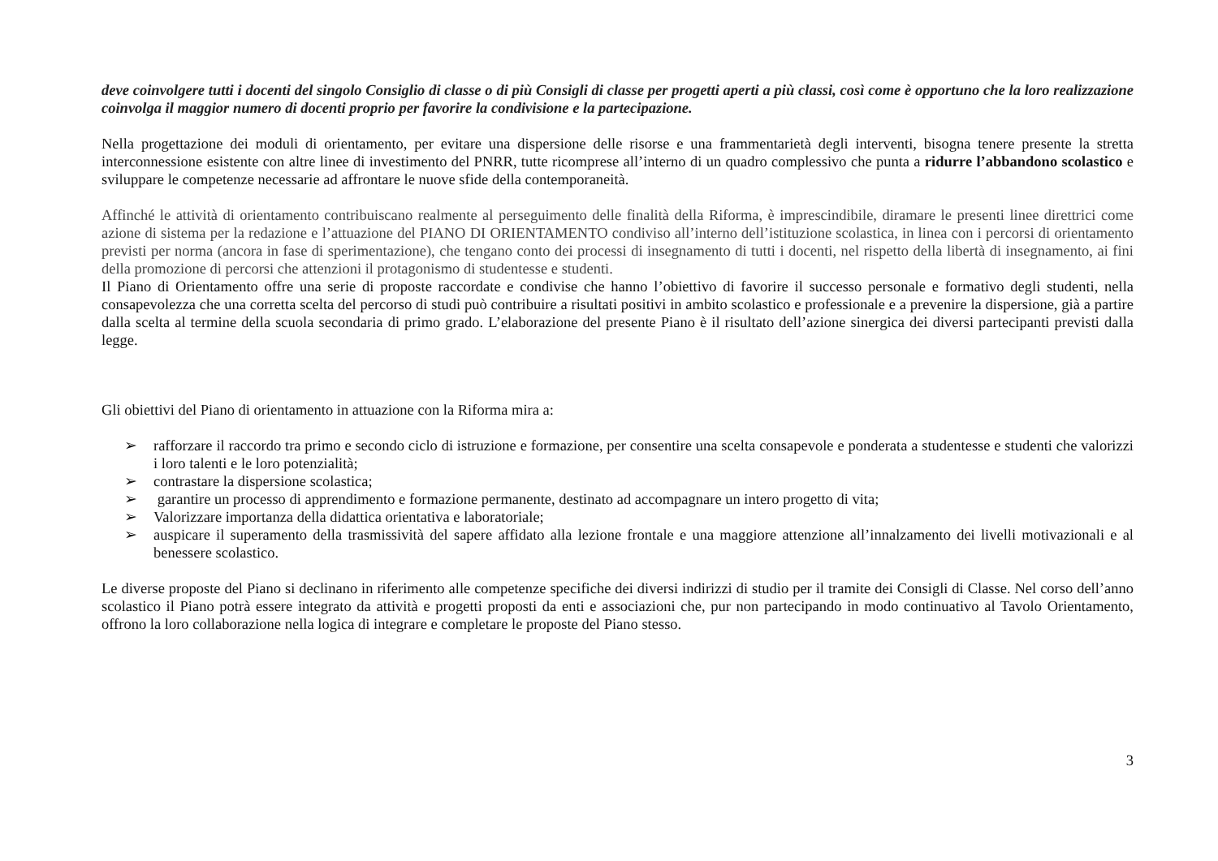deve coinvolgere tutti i docenti del singolo Consiglio di classe o di più Consigli di classe per progetti aperti a più classi, così come è opportuno che la loro realizzazione coinvolga il maggior numero di docenti proprio per favorire la condivisione e la partecipazione.
Nella progettazione dei moduli di orientamento, per evitare una dispersione delle risorse e una frammentarietà degli interventi, bisogna tenere presente la stretta interconnessione esistente con altre linee di investimento del PNRR, tutte ricomprese all’interno di un quadro complessivo che punta a ridurre l’abbandono scolastico e sviluppare le competenze necessarie ad affrontare le nuove sfide della contemporaneità.
Affinché le attività di orientamento contribuiscano realmente al perseguimento delle finalità della Riforma, è imprescindibile, diramare le presenti linee direttrici come azione di sistema per la redazione e l’attuazione del PIANO DI ORIENTAMENTO condiviso all’interno dell’istituzione scolastica, in linea con i percorsi di orientamento previsti per norma (ancora in fase di sperimentazione), che tengano conto dei processi di insegnamento di tutti i docenti, nel rispetto della libertà di insegnamento, ai fini della promozione di percorsi che attenzioni il protagonismo di studentesse e studenti.
Il Piano di Orientamento offre una serie di proposte raccordate e condivise che hanno l’obiettivo di favorire il successo personale e formativo degli studenti, nella consapevolezza che una corretta scelta del percorso di studi può contribuire a risultati positivi in ambito scolastico e professionale e a prevenire la dispersione, già a partire dalla scelta al termine della scuola secondaria di primo grado. L’elaborazione del presente Piano è il risultato dell’azione sinergica dei diversi partecipanti previsti dalla legge.
Gli obiettivi del Piano di orientamento in attuazione con la Riforma mira a:
➢ rafforzare il raccordo tra primo e secondo ciclo di istruzione e formazione, per consentire una scelta consapevole e ponderata a studentesse e studenti che valorizzi i loro talenti e le loro potenzialità;
➢ contrastare la dispersione scolastica;
➢ garantire un processo di apprendimento e formazione permanente, destinato ad accompagnare un intero progetto di vita;
➢ Valorizzare importanza della didattica orientativa e laboratoriale;
➢ auspicare il superamento della trasmissività del sapere affidato alla lezione frontale e una maggiore attenzione all’innalzamento dei livelli motivazionali e al benessere scolastico.
Le diverse proposte del Piano si declinano in riferimento alle competenze specifiche dei diversi indirizzi di studio per il tramite dei Consigli di Classe. Nel corso dell’anno scolastico il Piano potrà essere integrato da attività e progetti proposti da enti e associazioni che, pur non partecipando in modo continuativo al Tavolo Orientamento, offrono la loro collaborazione nella logica di integrare e completare le proposte del Piano stesso.
3